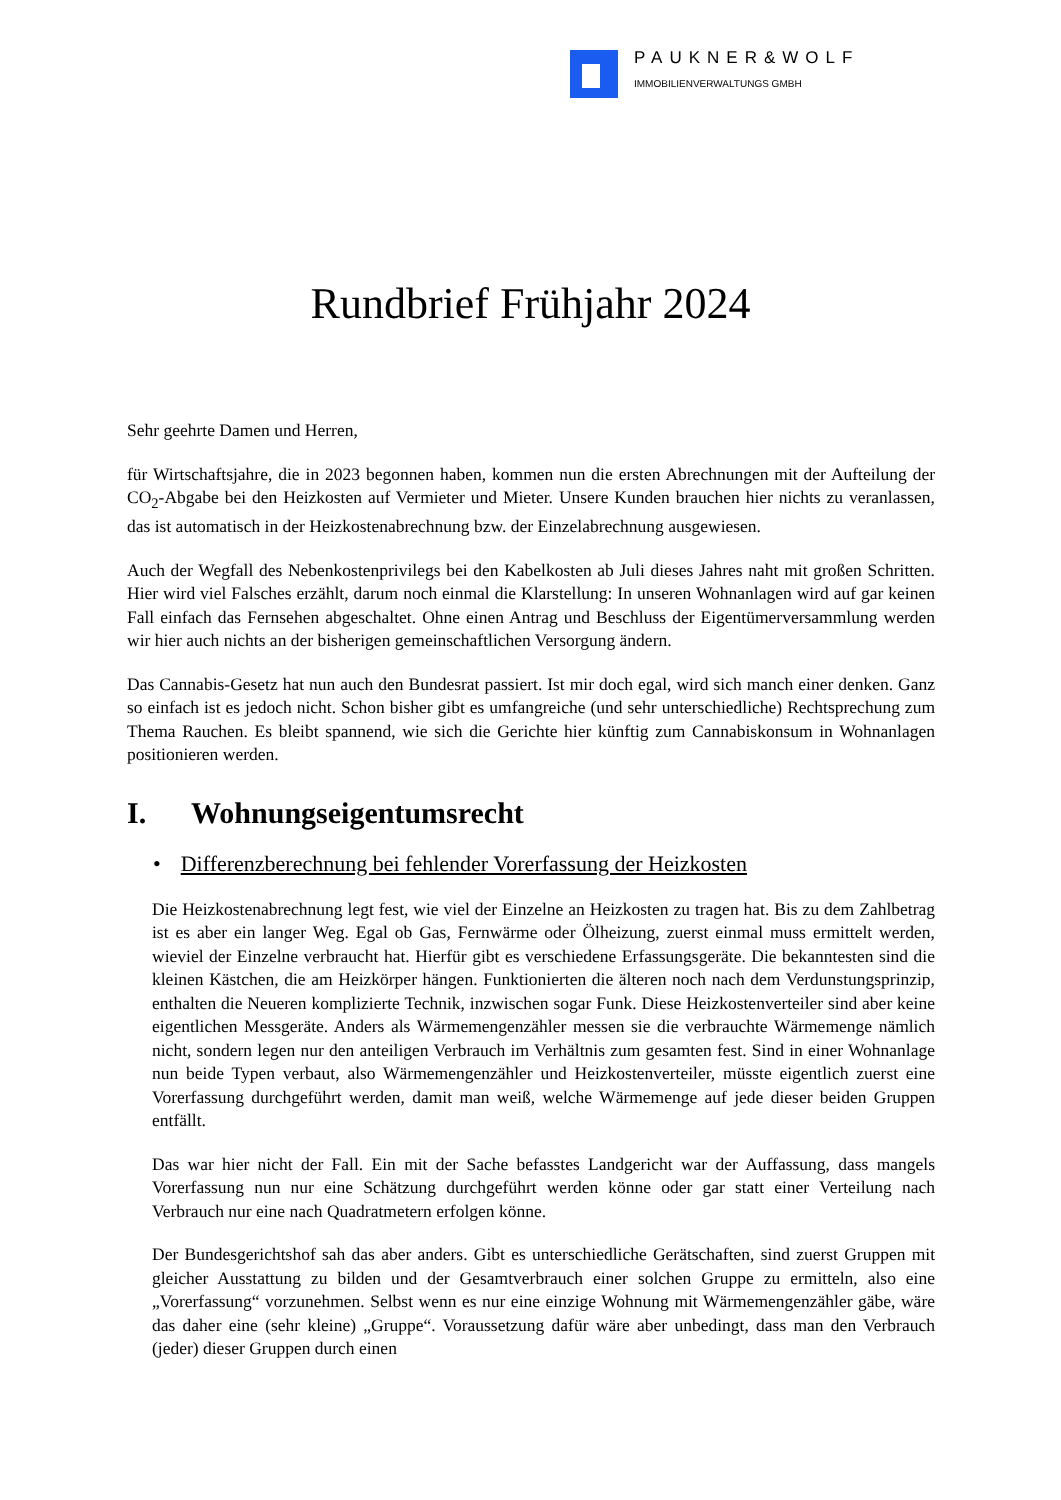PAUKNER&WOLF
IMMOBILIENVERWALTUNGS GMBH
Rundbrief Frühjahr 2024
Sehr geehrte Damen und Herren,
für Wirtschaftsjahre, die in 2023 begonnen haben, kommen nun die ersten Abrechnungen mit der Aufteilung der CO<sub>2</sub>-Abgabe bei den Heizkosten auf Vermieter und Mieter. Unsere Kunden brauchen hier nichts zu veranlassen, das ist automatisch in der Heizkostenabrechnung bzw. der Einzelabrechnung ausgewiesen.
Auch der Wegfall des Nebenkostenprivilegs bei den Kabelkosten ab Juli dieses Jahres naht mit großen Schritten. Hier wird viel Falsches erzählt, darum noch einmal die Klarstellung: In unseren Wohnanlagen wird auf gar keinen Fall einfach das Fernsehen abgeschaltet. Ohne einen Antrag und Beschluss der Eigentümerversammlung werden wir hier auch nichts an der bisherigen gemeinschaftlichen Versorgung ändern.
Das Cannabis-Gesetz hat nun auch den Bundesrat passiert. Ist mir doch egal, wird sich manch einer denken. Ganz so einfach ist es jedoch nicht. Schon bisher gibt es umfangreiche (und sehr unterschiedliche) Rechtsprechung zum Thema Rauchen. Es bleibt spannend, wie sich die Gerichte hier künftig zum Cannabiskonsum in Wohnanlagen positionieren werden.
I. Wohnungseigentumsrecht
• Differenzberechnung bei fehlender Vorerfassung der Heizkosten
Die Heizkostenabrechnung legt fest, wie viel der Einzelne an Heizkosten zu tragen hat. Bis zu dem Zahlbetrag ist es aber ein langer Weg. Egal ob Gas, Fernwärme oder Ölheizung, zuerst einmal muss ermittelt werden, wieviel der Einzelne verbraucht hat. Hierfür gibt es verschiedene Erfassungsgeräte. Die bekanntesten sind die kleinen Kästchen, die am Heizkörper hängen. Funktionierten die älteren noch nach dem Verdunstungsprinzip, enthalten die Neueren komplizierte Technik, inzwischen sogar Funk. Diese Heizkostenverteiler sind aber keine eigentlichen Messgeräte. Anders als Wärmemengenzähler messen sie die verbrauchte Wärmemenge nämlich nicht, sondern legen nur den anteiligen Verbrauch im Verhältnis zum gesamten fest. Sind in einer Wohnanlage nun beide Typen verbaut, also Wärmemengenzähler und Heizkostenverteiler, müsste eigentlich zuerst eine Vorerfassung durchgeführt werden, damit man weiß, welche Wärmemenge auf jede dieser beiden Gruppen entfällt.
Das war hier nicht der Fall. Ein mit der Sache befasstes Landgericht war der Auffassung, dass mangels Vorerfassung nun nur eine Schätzung durchgeführt werden könne oder gar statt einer Verteilung nach Verbrauch nur eine nach Quadratmetern erfolgen könne.
Der Bundesgerichtshof sah das aber anders. Gibt es unterschiedliche Gerätschaften, sind zuerst Gruppen mit gleicher Ausstattung zu bilden und der Gesamtverbrauch einer solchen Gruppe zu ermitteln, also eine „Vorerfassung“ vorzunehmen. Selbst wenn es nur eine einzige Wohnung mit Wärmemengenzähler gäbe, wäre das daher eine (sehr kleine) „Gruppe“. Voraussetzung dafür wäre aber unbedingt, dass man den Verbrauch (jeder) dieser Gruppen durch einen